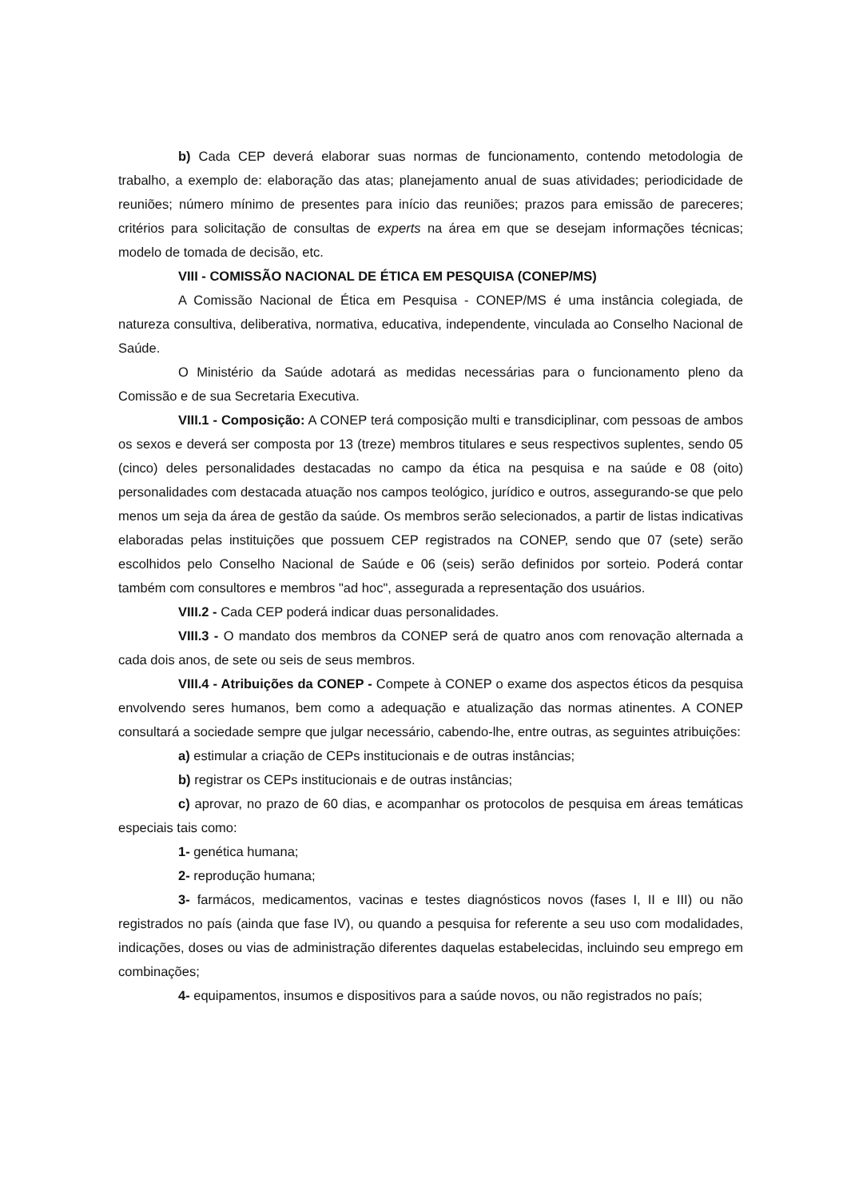b) Cada CEP deverá elaborar suas normas de funcionamento, contendo metodologia de trabalho, a exemplo de: elaboração das atas; planejamento anual de suas atividades; periodicidade de reuniões; número mínimo de presentes para início das reuniões; prazos para emissão de pareceres; critérios para solicitação de consultas de experts na área em que se desejam informações técnicas; modelo de tomada de decisão, etc.
VIII - COMISSÃO NACIONAL DE ÉTICA EM PESQUISA (CONEP/MS)
A Comissão Nacional de Ética em Pesquisa - CONEP/MS é uma instância colegiada, de natureza consultiva, deliberativa, normativa, educativa, independente, vinculada ao Conselho Nacional de Saúde.
O Ministério da Saúde adotará as medidas necessárias para o funcionamento pleno da Comissão e de sua Secretaria Executiva.
VIII.1 - Composição: A CONEP terá composição multi e transdiciplinar, com pessoas de ambos os sexos e deverá ser composta por 13 (treze) membros titulares e seus respectivos suplentes, sendo 05 (cinco) deles personalidades destacadas no campo da ética na pesquisa e na saúde e 08 (oito) personalidades com destacada atuação nos campos teológico, jurídico e outros, assegurando-se que pelo menos um seja da área de gestão da saúde. Os membros serão selecionados, a partir de listas indicativas elaboradas pelas instituições que possuem CEP registrados na CONEP, sendo que 07 (sete) serão escolhidos pelo Conselho Nacional de Saúde e 06 (seis) serão definidos por sorteio. Poderá contar também com consultores e membros "ad hoc", assegurada a representação dos usuários.
VIII.2 - Cada CEP poderá indicar duas personalidades.
VIII.3 - O mandato dos membros da CONEP será de quatro anos com renovação alternada a cada dois anos, de sete ou seis de seus membros.
VIII.4 - Atribuições da CONEP - Compete à CONEP o exame dos aspectos éticos da pesquisa envolvendo seres humanos, bem como a adequação e atualização das normas atinentes. A CONEP consultará a sociedade sempre que julgar necessário, cabendo-lhe, entre outras, as seguintes atribuições:
a) estimular a criação de CEPs institucionais e de outras instâncias;
b) registrar os CEPs institucionais e de outras instâncias;
c) aprovar, no prazo de 60 dias, e acompanhar os protocolos de pesquisa em áreas temáticas especiais tais como:
1- genética humana;
2- reprodução humana;
3- farmácos, medicamentos, vacinas e testes diagnósticos novos (fases I, II e III) ou não registrados no país (ainda que fase IV), ou quando a pesquisa for referente a seu uso com modalidades, indicações, doses ou vias de administração diferentes daquelas estabelecidas, incluindo seu emprego em combinações;
4- equipamentos, insumos e dispositivos para a saúde novos, ou não registrados no país;